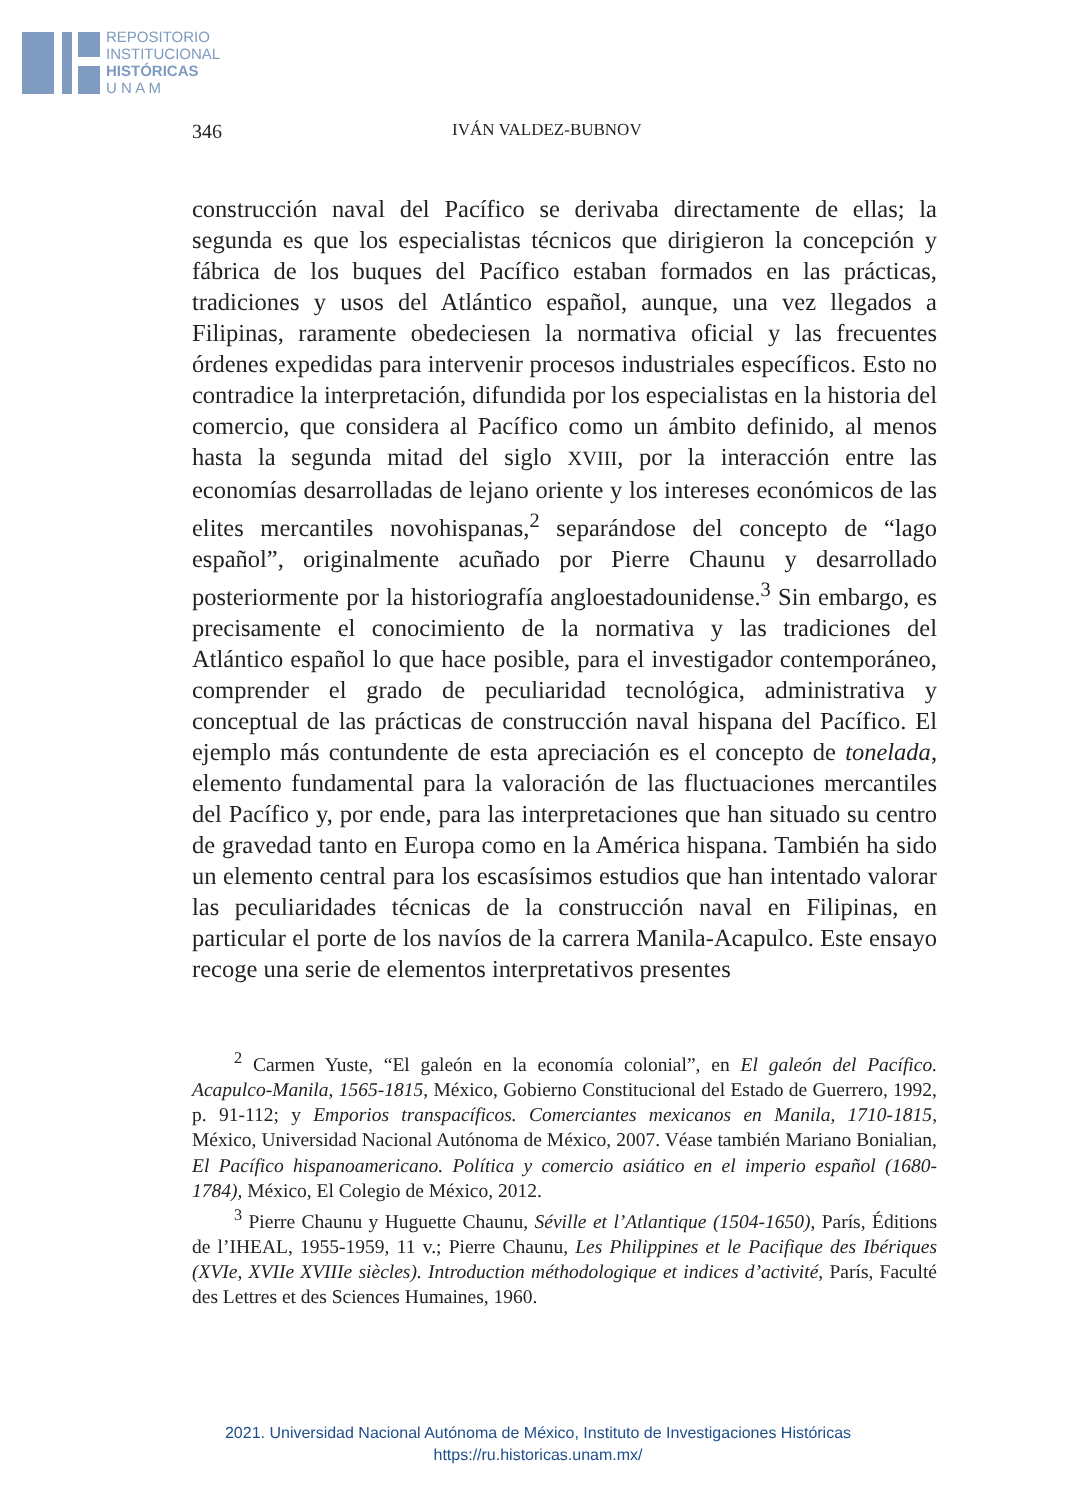REPOSITORIO
INSTITUCIONAL
HISTÓRICAS
U N A M
346 IVÁN VALDEZ-BUBNOV
construcción naval del Pacífico se derivaba directamente de ellas; la segunda es que los especialistas técnicos que dirigieron la concepción y fábrica de los buques del Pacífico estaban formados en las prácticas, tradiciones y usos del Atlántico español, aunque, una vez llegados a Filipinas, raramente obedeciesen la normativa oficial y las frecuentes órdenes expedidas para intervenir procesos industriales específicos. Esto no contradice la interpretación, difundida por los especialistas en la historia del comercio, que considera al Pacífico como un ámbito definido, al menos hasta la segunda mitad del siglo XVIII, por la interacción entre las economías desarrolladas de lejano oriente y los intereses económicos de las elites mercantiles novohispanas,<sup>2</sup> separándose del concepto de “lago español”, originalmente acuñado por Pierre Chaunu y desarrollado posteriormente por la historiografía angloestadounidense.<sup>3</sup> Sin embargo, es precisamente el conocimiento de la normativa y las tradiciones del Atlántico español lo que hace posible, para el investigador contemporáneo, comprender el grado de peculiaridad tecnológica, administrativa y conceptual de las prácticas de construcción naval hispana del Pacífico. El ejemplo más contundente de esta apreciación es el concepto de tonelada, elemento fundamental para la valoración de las fluctuaciones mercantiles del Pacífico y, por ende, para las interpretaciones que han situado su centro de gravedad tanto en Europa como en la América hispana. También ha sido un elemento central para los escasísimos estudios que han intentado valorar las peculiaridades técnicas de la construcción naval en Filipinas, en particular el porte de los navíos de la carrera Manila-Acapulco. Este ensayo recoge una serie de elementos interpretativos presentes
<sup>2</sup> Carmen Yuste, “El galeón en la economía colonial”, en El galeón del Pacífico. Acapulco-Manila, 1565-1815, México, Gobierno Constitucional del Estado de Guerrero, 1992, p. 91-112; y Emporios transpacíficos. Comerciantes mexicanos en Manila, 1710-1815, México, Universidad Nacional Autónoma de México, 2007. Véase también Mariano Bonialian, El Pacífico hispanoamericano. Política y comercio asiático en el imperio español (1680-1784), México, El Colegio de México, 2012.
<sup>3</sup> Pierre Chaunu y Huguette Chaunu, Séville et l’Atlantique (1504-1650), París, Éditions de l’IHEAL, 1955-1959, 11 v.; Pierre Chaunu, Les Philippines et le Pacifique des Ibériques (XVIe, XVIIe XVIIIe siècles). Introduction méthodologique et indices d’activité, París, Faculté des Lettres et des Sciences Humaines, 1960.
2021. Universidad Nacional Autónoma de México, Instituto de Investigaciones Históricas
https://ru.historicas.unam.mx/